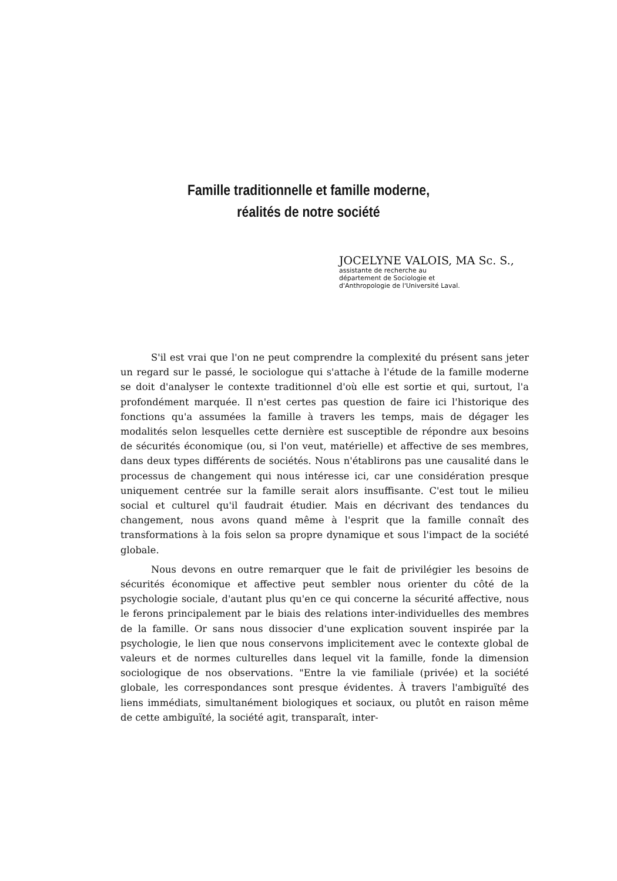Famille traditionnelle et famille moderne,
réalités de notre société
JOCELYNE VALOIS, MA Sc. S.,
assistante de recherche au
département de Sociologie et
d'Anthropologie de l'Université Laval.
S'il est vrai que l'on ne peut comprendre la complexité du présent sans jeter un regard sur le passé, le sociologue qui s'attache à l'étude de la famille moderne se doit d'analyser le contexte traditionnel d'où elle est sortie et qui, surtout, l'a profondément marquée. Il n'est certes pas question de faire ici l'historique des fonctions qu'a assumées la famille à travers les temps, mais de dégager les modalités selon lesquelles cette dernière est susceptible de répondre aux besoins de sécurités économique (ou, si l'on veut, matérielle) et affective de ses membres, dans deux types différents de sociétés. Nous n'établirons pas une causalité dans le processus de changement qui nous intéresse ici, car une considération presque uniquement centrée sur la famille serait alors insuffisante. C'est tout le milieu social et culturel qu'il faudrait étudier. Mais en décrivant des tendances du changement, nous avons quand même à l'esprit que la famille connaît des transformations à la fois selon sa propre dynamique et sous l'impact de la société globale.
Nous devons en outre remarquer que le fait de privilégier les besoins de sécurités économique et affective peut sembler nous orienter du côté de la psychologie sociale, d'autant plus qu'en ce qui concerne la sécurité affective, nous le ferons principalement par le biais des relations inter-individuelles des membres de la famille. Or sans nous dissocier d'une explication souvent inspirée par la psychologie, le lien que nous conservons implicitement avec le contexte global de valeurs et de normes culturelles dans lequel vit la famille, fonde la dimension sociologique de nos observations. "Entre la vie familiale (privée) et la société globale, les correspondances sont presque évidentes. À travers l'ambiguïté des liens immédiats, simultanément biologiques et sociaux, ou plutôt en raison même de cette ambiguïté, la société agit, transparaît, inter-